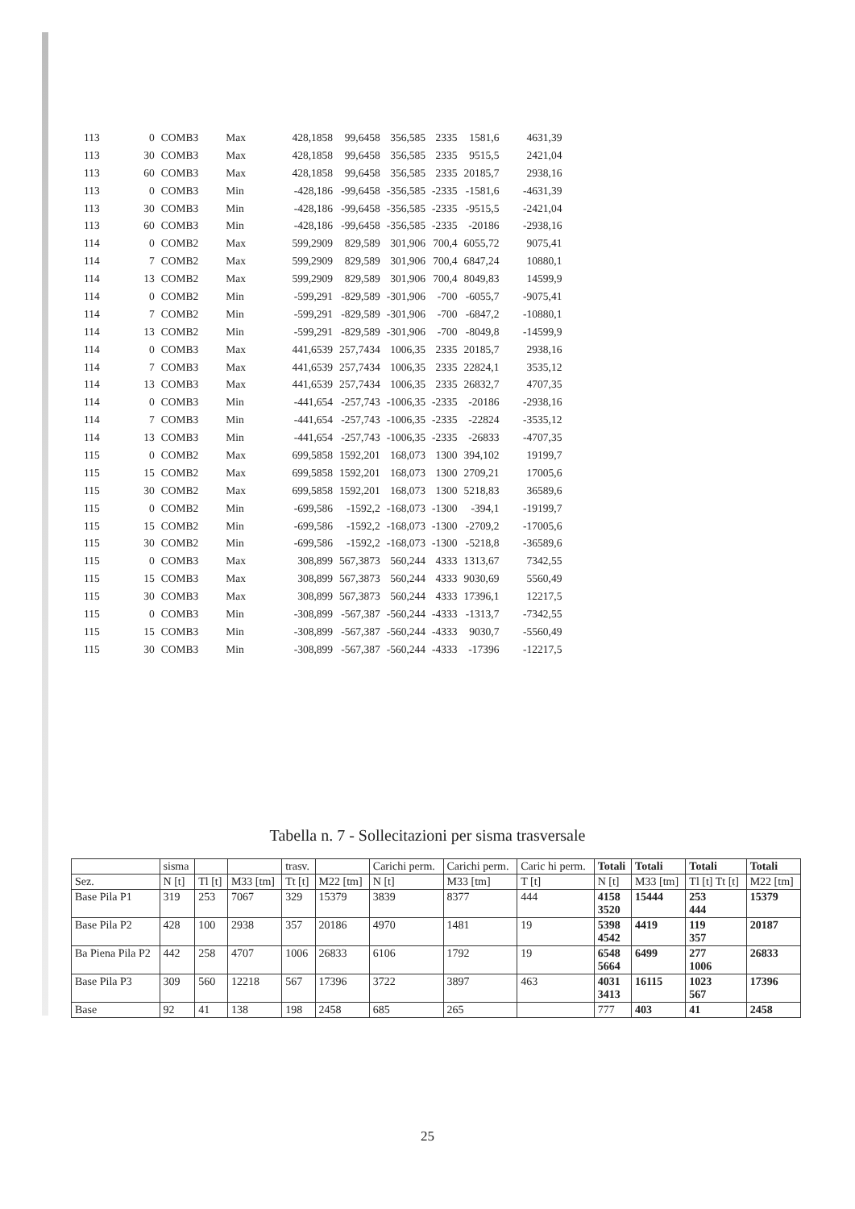| 113 | 0 | COMB3 | Max | 428,1858 | 99,6458 | 356,585 | 2335 | 1581,6 | 4631,39 |
| 113 | 30 | COMB3 | Max | 428,1858 | 99,6458 | 356,585 | 2335 | 9515,5 | 2421,04 |
| 113 | 60 | COMB3 | Max | 428,1858 | 99,6458 | 356,585 | 2335 | 20185,7 | 2938,16 |
| 113 | 0 | COMB3 | Min | -428,186 | -99,6458 | -356,585 | -2335 | -1581,6 | -4631,39 |
| 113 | 30 | COMB3 | Min | -428,186 | -99,6458 | -356,585 | -2335 | -9515,5 | -2421,04 |
| 113 | 60 | COMB3 | Min | -428,186 | -99,6458 | -356,585 | -2335 | -20186 | -2938,16 |
| 114 | 0 | COMB2 | Max | 599,2909 | 829,589 | 301,906 | 700,4 | 6055,72 | 9075,41 |
| 114 | 7 | COMB2 | Max | 599,2909 | 829,589 | 301,906 | 700,4 | 6847,24 | 10880,1 |
| 114 | 13 | COMB2 | Max | 599,2909 | 829,589 | 301,906 | 700,4 | 8049,83 | 14599,9 |
| 114 | 0 | COMB2 | Min | -599,291 | -829,589 | -301,906 | -700 | -6055,7 | -9075,41 |
| 114 | 7 | COMB2 | Min | -599,291 | -829,589 | -301,906 | -700 | -6847,2 | -10880,1 |
| 114 | 13 | COMB2 | Min | -599,291 | -829,589 | -301,906 | -700 | -8049,8 | -14599,9 |
| 114 | 0 | COMB3 | Max | 441,6539 | 257,7434 | 1006,35 | 2335 | 20185,7 | 2938,16 |
| 114 | 7 | COMB3 | Max | 441,6539 | 257,7434 | 1006,35 | 2335 | 22824,1 | 3535,12 |
| 114 | 13 | COMB3 | Max | 441,6539 | 257,7434 | 1006,35 | 2335 | 26832,7 | 4707,35 |
| 114 | 0 | COMB3 | Min | -441,654 | -257,743 | -1006,35 | -2335 | -20186 | -2938,16 |
| 114 | 7 | COMB3 | Min | -441,654 | -257,743 | -1006,35 | -2335 | -22824 | -3535,12 |
| 114 | 13 | COMB3 | Min | -441,654 | -257,743 | -1006,35 | -2335 | -26833 | -4707,35 |
| 115 | 0 | COMB2 | Max | 699,5858 | 1592,201 | 168,073 | 1300 | 394,102 | 19199,7 |
| 115 | 15 | COMB2 | Max | 699,5858 | 1592,201 | 168,073 | 1300 | 2709,21 | 17005,6 |
| 115 | 30 | COMB2 | Max | 699,5858 | 1592,201 | 168,073 | 1300 | 5218,83 | 36589,6 |
| 115 | 0 | COMB2 | Min | -699,586 | -1592,2 | -168,073 | -1300 | -394,1 | -19199,7 |
| 115 | 15 | COMB2 | Min | -699,586 | -1592,2 | -168,073 | -1300 | -2709,2 | -17005,6 |
| 115 | 30 | COMB2 | Min | -699,586 | -1592,2 | -168,073 | -1300 | -5218,8 | -36589,6 |
| 115 | 0 | COMB3 | Max | 308,899 | 567,3873 | 560,244 | 4333 | 1313,67 | 7342,55 |
| 115 | 15 | COMB3 | Max | 308,899 | 567,3873 | 560,244 | 4333 | 9030,69 | 5560,49 |
| 115 | 30 | COMB3 | Max | 308,899 | 567,3873 | 560,244 | 4333 | 17396,1 | 12217,5 |
| 115 | 0 | COMB3 | Min | -308,899 | -567,387 | -560,244 | -4333 | -1313,7 | -7342,55 |
| 115 | 15 | COMB3 | Min | -308,899 | -567,387 | -560,244 | -4333 | 9030,7 | -5560,49 |
| 115 | 30 | COMB3 | Min | -308,899 | -567,387 | -560,244 | -4333 | -17396 | -12217,5 |
Tabella n. 7 - Sollecitazioni per sisma trasversale
| | sisma | | | trasv. | | Carichi perm. | Carichi perm. | Caric hi perm. | Totali | Totali | Totali | Totali |
| --- | --- | --- | --- | --- | --- | --- | --- | --- | --- | --- | --- | --- |
| Sez. | N [t] | Tl [t] | M33 [tm] | Tt [t] | M22 [tm] | N [t] | M33 [tm] | T [t] | N [t] | M33 [tm] | Tl [t] Tt [t] | M22 [tm] |
| Base Pila P1 | 319 | 253 | 7067 | 329 | 15379 | 3839 | 8377 | 444 | 4158 3520 | 15444 | 253 444 | 15379 |
| Base Pila P2 | 428 | 100 | 2938 | 357 | 20186 | 4970 | 1481 | 19 | 5398 4542 | 4419 | 119 357 | 20187 |
| Ba Piena Pila P2 | 442 | 258 | 4707 | 1006 | 26833 | 6106 | 1792 | 19 | 6548 5664 | 6499 | 277 1006 | 26833 |
| Base Pila P3 | 309 | 560 | 12218 | 567 | 17396 | 3722 | 3897 | 463 | 4031 3413 | 16115 | 1023 567 | 17396 |
| Base | 92 | 41 | 138 | 198 | 2458 | 685 | 265 | | 777 | 403 | 41 | 2458 |
25